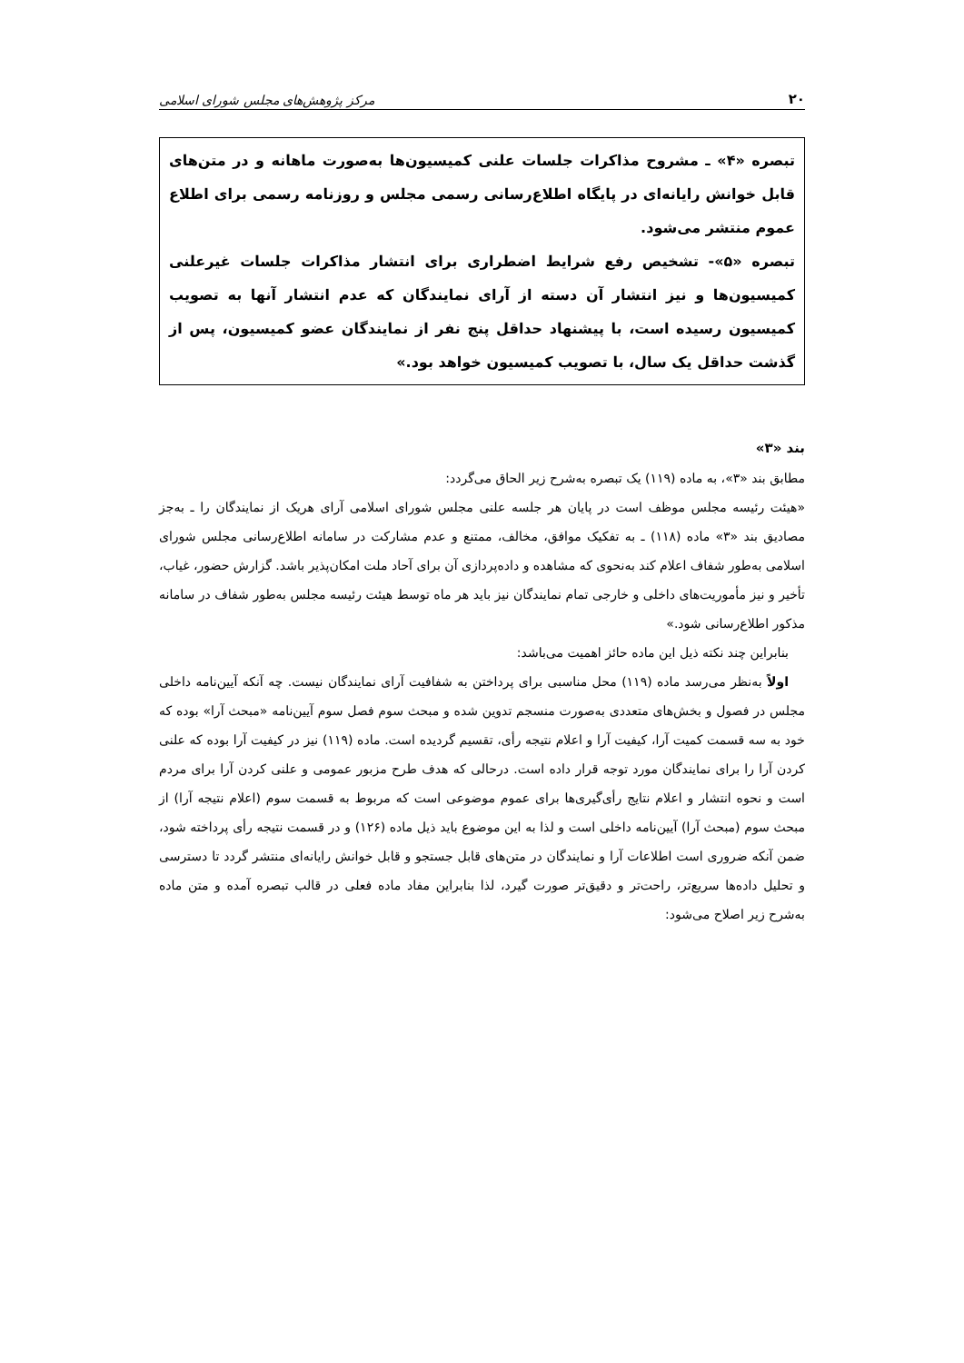۲۰ مرکز پژوهش‌های مجلس شورای اسلامی
تبصره «۴» ـ مشروح مذاکرات جلسات علنی کمیسیون‌ها به‌صورت ماهانه و در متن‌های قابل خوانش رایانه‌ای در پایگاه اطلاع‌رسانی رسمی مجلس و روزنامه رسمی برای اطلاع عموم منتشر می‌شود.
تبصره «۵»- تشخیص رفع شرایط اضطراری برای انتشار مذاکرات جلسات غیرعلنی کمیسیون‌ها و نیز انتشار آن دسته از آرای نمایندگان که عدم انتشار آنها به تصویب کمیسیون رسیده است، با پیشنهاد حداقل پنج نفر از نمایندگان عضو کمیسیون، پس از گذشت حداقل یک سال، با تصویب کمیسیون خواهد بود.»
بند «۳»
مطابق بند «۳»، به ماده (۱۱۹) یک تبصره به‌شرح زیر الحاق می‌گردد:
«هیئت رئیسه مجلس موظف است در پایان هر جلسه علنی مجلس شورای اسلامی آرای هریک از نمایندگان را ـ به‌جز مصادیق بند «۳» ماده (۱۱۸) ـ به تفکیک موافق، مخالف، ممتنع و عدم مشارکت در سامانه اطلاع‌رسانی مجلس شورای اسلامی به‌طور شفاف اعلام کند به‌نحوی که مشاهده و داده‌پردازی آن برای آحاد ملت امکان‌پذیر باشد. گزارش حضور، غیاب، تأخیر و نیز مأموریت‌های داخلی و خارجی تمام نمایندگان نیز باید هر ماه توسط هیئت رئیسه مجلس به‌طور شفاف در سامانه مذکور اطلاع‌رسانی شود.»
بنابراین چند نکته ذیل این ماده حائز اهمیت می‌باشد:
اولاً به‌نظر می‌رسد ماده (۱۱۹) محل مناسبی برای پرداختن به شفافیت آرای نمایندگان نیست. چه آنکه آیین‌نامه داخلی مجلس در فصول و بخش‌های متعددی به‌صورت منسجم تدوین شده و مبحث سوم فصل سوم آیین‌نامه «مبحث آرا» بوده که خود به سه قسمت کمیت آرا، کیفیت آرا و اعلام نتیجه رأی، تقسیم گردیده است. ماده (۱۱۹) نیز در کیفیت آرا بوده که علنی کردن آرا را برای نمایندگان مورد توجه قرار داده است. درحالی که هدف طرح مزبور عمومی و علنی کردن آرا برای مردم است و نحوه انتشار و اعلام نتایج رأی‌گیری‌ها برای عموم موضوعی است که مربوط به قسمت سوم (اعلام نتیجه آرا) از مبحث سوم (مبحث آرا) آیین‌نامه داخلی است و لذا به این موضوع باید ذیل ماده (۱۲۶) و در قسمت نتیجه رأی پرداخته شود، ضمن آنکه ضروری است اطلاعات آرا و نمایندگان در متن‌های قابل جستجو و قابل خوانش رایانه‌ای منتشر گردد تا دسترسی و تحلیل داده‌ها سریع‌تر، راحت‌تر و دقیق‌تر صورت گیرد، لذا بنابراین مفاد ماده فعلی در قالب تبصره آمده و متن ماده به‌شرح زیر اصلاح می‌شود: